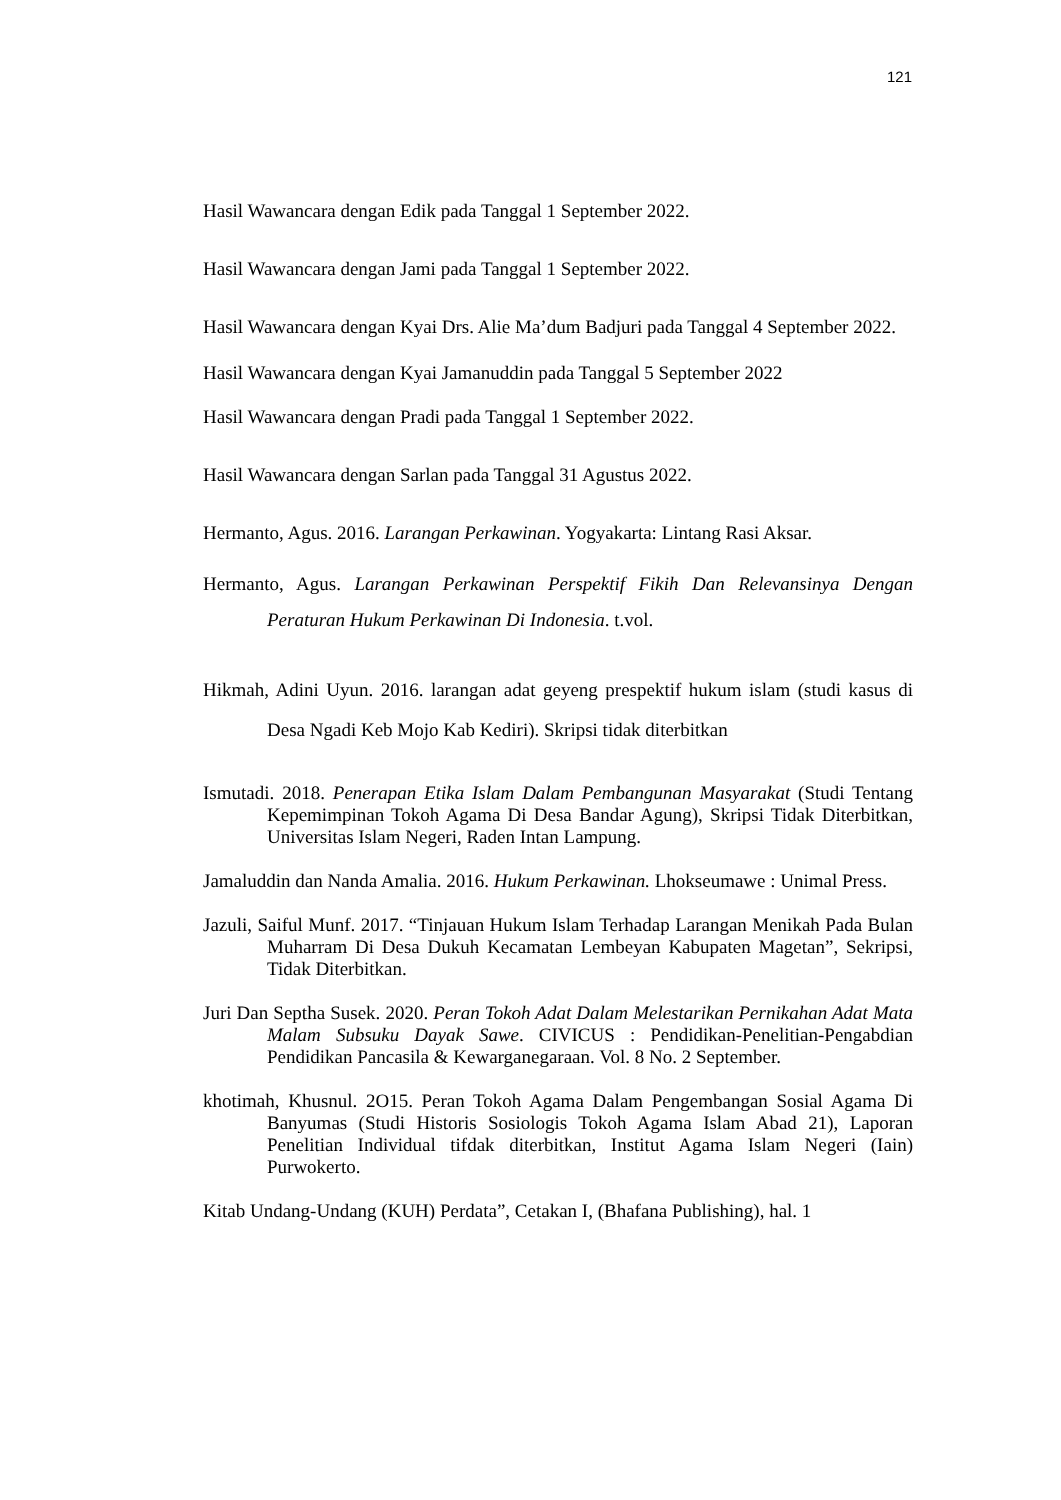121
Hasil Wawancara dengan Edik pada Tanggal 1 September 2022.
Hasil Wawancara dengan Jami pada Tanggal 1 September 2022.
Hasil Wawancara dengan Kyai Drs. Alie Ma’dum Badjuri pada Tanggal 4 September 2022.
Hasil Wawancara dengan Kyai Jamanuddin pada Tanggal 5 September 2022
Hasil Wawancara dengan Pradi pada Tanggal 1 September 2022.
Hasil Wawancara dengan Sarlan pada Tanggal 31 Agustus 2022.
Hermanto, Agus. 2016. Larangan Perkawinan. Yogyakarta: Lintang Rasi Aksar.
Hermanto, Agus. Larangan Perkawinan Perspektif Fikih Dan Relevansinya Dengan Peraturan Hukum Perkawinan Di Indonesia. t.vol.
Hikmah, Adini Uyun. 2016. larangan adat geyeng prespektif hukum islam (studi kasus di Desa Ngadi Keb Mojo Kab Kediri). Skripsi tidak diterbitkan
Ismutadi. 2018. Penerapan Etika Islam Dalam Pembangunan Masyarakat (Studi Tentang Kepemimpinan Tokoh Agama Di Desa Bandar Agung), Skripsi Tidak Diterbitkan, Universitas Islam Negeri, Raden Intan Lampung.
Jamaluddin dan Nanda Amalia. 2016. Hukum Perkawinan. Lhokseumawe : Unimal Press.
Jazuli, Saiful Munf. 2017. “Tinjauan Hukum Islam Terhadap Larangan Menikah Pada Bulan Muharram Di Desa Dukuh Kecamatan Lembeyan Kabupaten Magetan”, Sekripsi, Tidak Diterbitkan.
Juri Dan Septha Susek. 2020. Peran Tokoh Adat Dalam Melestarikan Pernikahan Adat Mata Malam Subsuku Dayak Sawe. CIVICUS : Pendidikan-Penelitian-Pengabdian Pendidikan Pancasila & Kewarganegaraan. Vol. 8 No. 2 September.
khotimah, Khusnul. 2O15. Peran Tokoh Agama Dalam Pengembangan Sosial Agama Di Banyumas (Studi Historis Sosiologis Tokoh Agama Islam Abad 21), Laporan Penelitian Individual tifdak diterbitkan, Institut Agama Islam Negeri (Iain) Purwokerto.
Kitab Undang-Undang (KUH) Perdata”, Cetakan I, (Bhafana Publishing), hal. 1